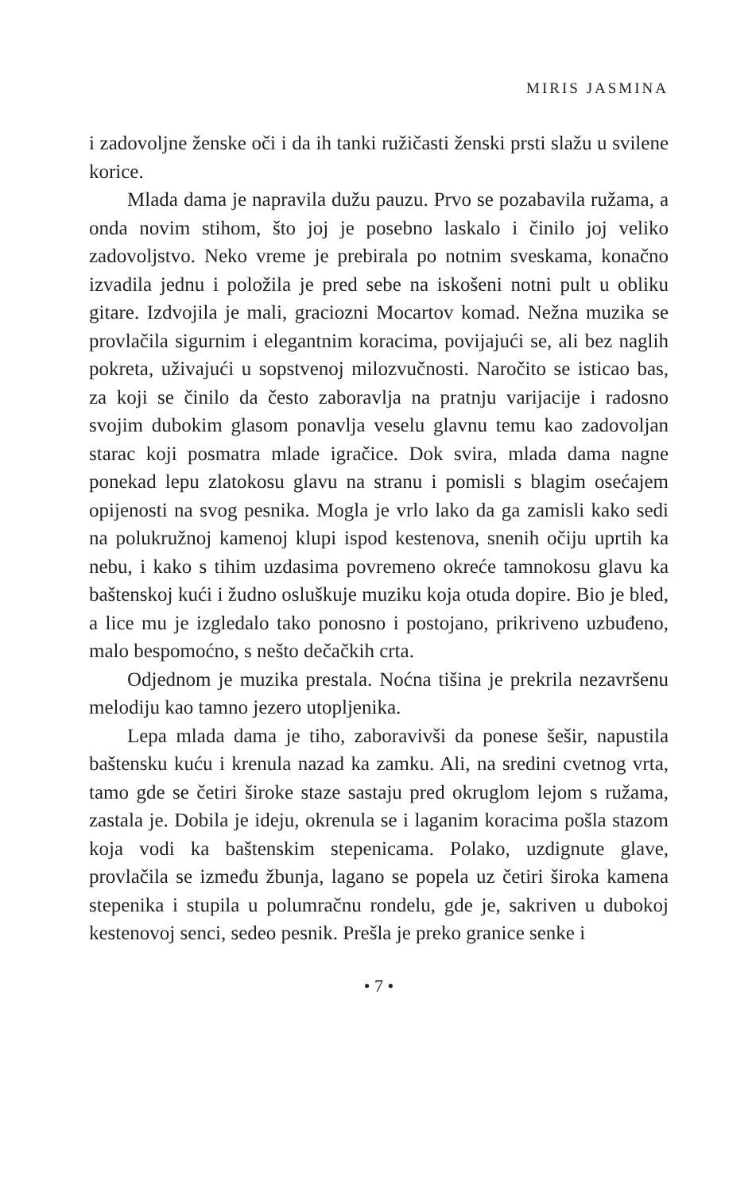MIRIS JASMINA
i zadovoljne ženske oči i da ih tanki ružičasti ženski prsti slažu u svilene korice.
Mlada dama je napravila dužu pauzu. Prvo se pozabavila ružama, a onda novim stihom, što joj je posebno laskalo i činilo joj veliko zadovoljstvo. Neko vreme je prebirala po notnim sveskama, konačno izvadila jednu i položila je pred sebe na iskošeni notni pult u obliku gitare. Izdvojila je mali, graciozni Mocartov komad. Nežna muzika se provlačila sigurnim i elegantnim koracima, povijajući se, ali bez naglih pokreta, uživajući u sopstvenoj milozvučnosti. Naročito se isticao bas, za koji se činilo da često zaboravlja na pratnju varijacije i radosno svojim dubokim glasom ponavlja veselu glavnu temu kao zadovoljan starac koji posmatra mlade igračice. Dok svira, mlada dama nagne ponekad lepu zlatokosu glavu na stranu i pomisli s blagim osećajem opijenosti na svog pesnika. Mogla je vrlo lako da ga zamisli kako sedi na polukružnoj kamenoj klupi ispod kestenova, snenih očiju uprtih ka nebu, i kako s tihim uzdasima povremeno okreće tamnokosu glavu ka baštenskoj kući i žudno osluškuje muziku koja otuda dopire. Bio je bled, a lice mu je izgledalo tako ponosno i postojano, prikriveno uzbuđeno, malo bespomoćno, s nešto dečačkih crta.
Odjednom je muzika prestala. Noćna tišina je prekrila nezavršenu melodiju kao tamno jezero utopljenika.
Lepa mlada dama je tiho, zaboravivši da ponese šešir, napustila baštensku kuću i krenula nazad ka zamku. Ali, na sredini cvetnog vrta, tamo gde se četiri široke staze sastaju pred okruglom lejom s ružama, zastala je. Dobila je ideju, okrenula se i laganim koracima pošla stazom koja vodi ka baštenskim stepenicama. Polako, uzdignute glave, provlačila se između žbunja, lagano se popela uz četiri široka kamena stepenika i stupila u polumračnu rondelu, gde je, sakriven u dubokoj kestenovoj senci, sedeo pesnik. Prešla je preko granice senke i
• 7 •